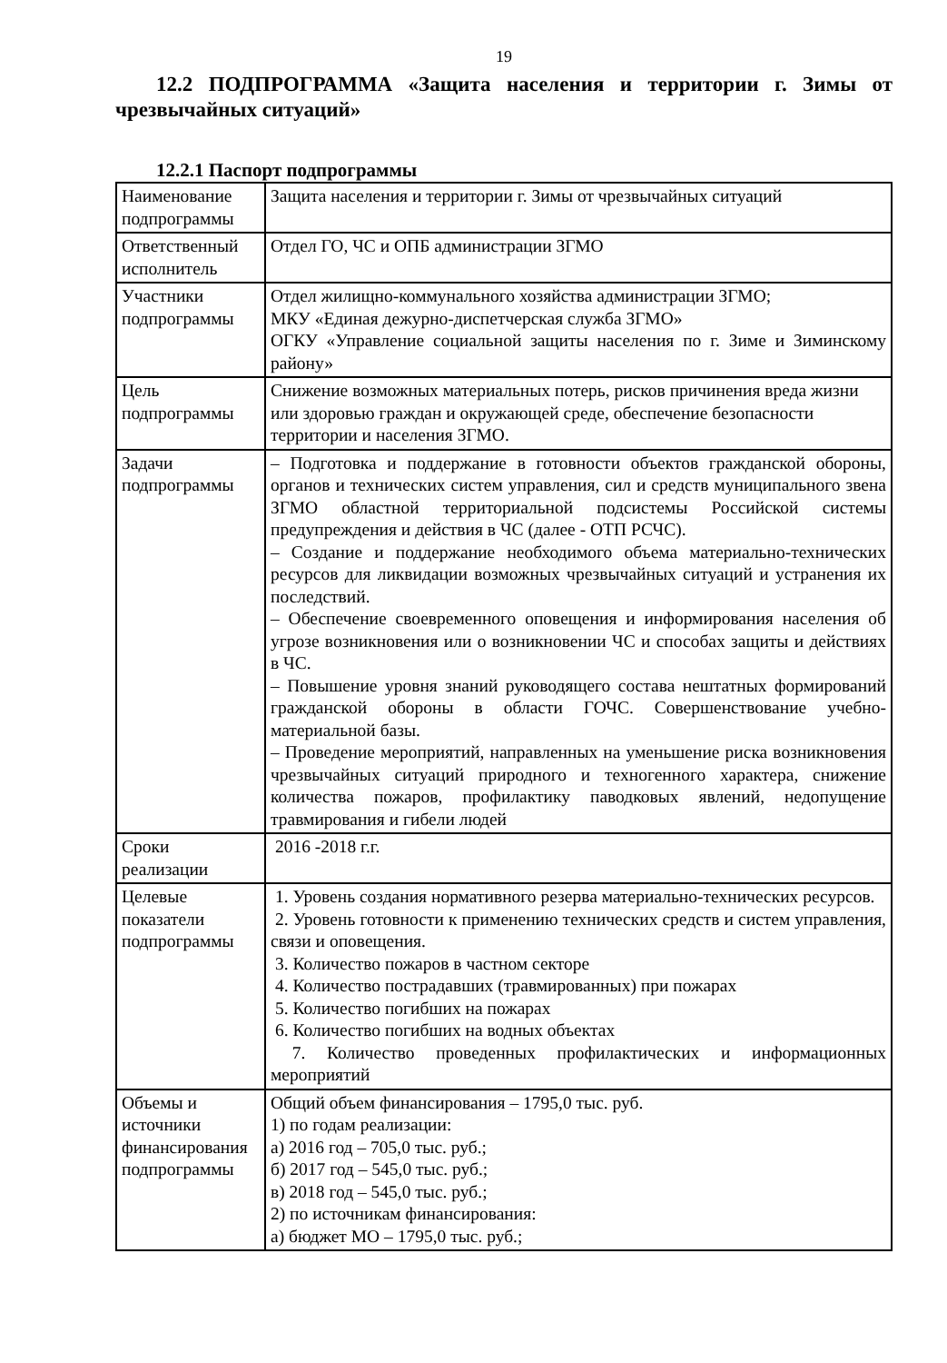19
12.2 ПОДПРОГРАММА «Защита населения и территории г. Зимы от чрезвычайных ситуаций»
12.2.1 Паспорт подпрограммы
| Наименование подпрограммы | Защита населения и территории г. Зимы от чрезвычайных ситуаций |
| Ответственный исполнитель | Отдел ГО, ЧС и ОПБ администрации ЗГМО |
| Участники подпрограммы | Отдел жилищно-коммунального хозяйства администрации ЗГМО; МКУ «Единая дежурно-диспетчерская служба ЗГМО» ОГКУ «Управление социальной защиты населения по г. Зиме и Зиминскому району» |
| Цель подпрограммы | Снижение возможных материальных потерь, рисков причинения вреда жизни или здоровью граждан и окружающей среде, обеспечение безопасности территории и населения ЗГМО. |
| Задачи подпрограммы | – Подготовка и поддержание в готовности объектов гражданской обороны, органов и технических систем управления, сил и средств муниципального звена ЗГМО областной территориальной подсистемы Российской системы предупреждения и действия в ЧС (далее - ОТП РСЧС). – Создание и поддержание необходимого объема материально-технических ресурсов для ликвидации возможных чрезвычайных ситуаций и устранения их последствий. – Обеспечение своевременного оповещения и информирования населения об угрозе возникновения или о возникновении ЧС и способах защиты и действиях в ЧС. – Повышение уровня знаний руководящего состава нештатных формирований гражданской обороны в области ГОЧС. Совершенствование учебно-материальной базы. – Проведение мероприятий, направленных на уменьшение риска возникновения чрезвычайных ситуаций природного и техногенного характера, снижение количества пожаров, профилактику паводковых явлений, недопущение травмирования и гибели людей |
| Сроки реализации | 2016 -2018 г.г. |
| Целевые показатели подпрограммы | 1. Уровень создания нормативного резерва материально-технических ресурсов. 2. Уровень готовности к применению технических средств и систем управления, связи и оповещения. 3. Количество пожаров в частном секторе 4. Количество пострадавших (травмированных) при пожарах 5. Количество погибших на пожарах 6. Количество погибших на водных объектах 7. Количество проведенных профилактических и информационных мероприятий |
| Объемы и источники финансирования подпрограммы | Общий объем финансирования – 1795,0 тыс. руб. 1) по годам реализации: а) 2016 год – 705,0 тыс. руб.; б) 2017 год – 545,0 тыс. руб.; в) 2018 год – 545,0 тыс. руб.; 2) по источникам финансирования: а) бюджет МО – 1795,0 тыс. руб.; |